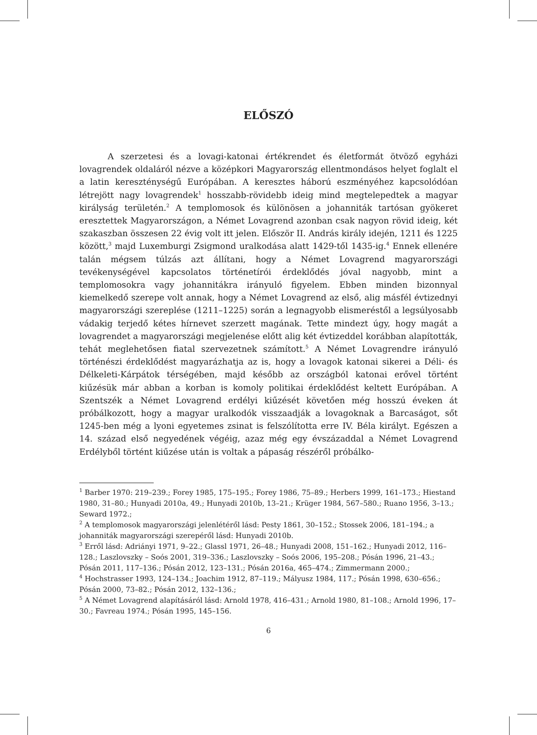ELŐSZÓ
A szerzetesi és a lovagi-katonai értékrendet és életformát ötvöző egyházi lovagrendek oldaláról nézve a középkori Magyarország ellentmondásos helyet foglalt el a latin kereszténységű Európában. A keresztes háború eszményéhez kapcsolódóan létrejött nagy lovagrendek<sup>1</sup> hosszabb-rövidebb ideig mind megtelepedtek a magyar királyság területén.<sup>2</sup> A templomosok és különösen a johanniták tartósan gyökeret eresztettek Magyarországon, a Német Lovagrend azonban csak nagyon rövid ideig, két szakaszban összesen 22 évig volt itt jelen. Először II. András király idején, 1211 és 1225 között,<sup>3</sup> majd Luxemburgi Zsigmond uralkodása alatt 1429-től 1435-ig.<sup>4</sup> Ennek ellenére talán mégsem túlzás azt állítani, hogy a Német Lovagrend magyarországi tevékenységével kapcsolatos történetírói érdeklődés jóval nagyobb, mint a templomosokra vagy johannitákra irányuló figyelem. Ebben minden bizonnyal kiemelkedő szerepe volt annak, hogy a Német Lovagrend az első, alig másfél évtizednyi magyarországi szereplése (1211–1225) során a legnagyobb elismeréstől a legsúlyosabb vádakig terjedő kétes hírnevet szerzett magának. Tette mindezt úgy, hogy magát a lovagrendet a magyarországi megjelenése előtt alig két évtizeddel korábban alapították, tehát meglehetősen fiatal szervezetnek számított.<sup>5</sup> A Német Lovagrendre irányuló történészi érdeklődést magyarázhatja az is, hogy a lovagok katonai sikerei a Déli- és Délkeleti-Kárpátok térségében, majd később az országból katonai erővel történt kiűzésük már abban a korban is komoly politikai érdeklődést keltett Európában. A Szentszék a Német Lovagrend erdélyi kiűzését követően még hosszú éveken át próbálkozott, hogy a magyar uralkodók visszaadják a lovagoknak a Barcaságot, sőt 1245-ben még a lyoni egyetemes zsinat is felszólította erre IV. Béla királyt. Egészen a 14. század első negyedének végéig, azaz még egy évszázaddal a Német Lovagrend Erdélyből történt kiűzése után is voltak a pápaság részéről próbálko-
<sup>1</sup> Barber 1970: 219–239.; Forey 1985, 175–195.; Forey 1986, 75–89.; Herbers 1999, 161–173.; Hiestand 1980, 31–80.; Hunyadi 2010a, 49.; Hunyadi 2010b, 13–21.; Krüger 1984, 567–580.; Ruano 1956, 3–13.; Seward 1972.;
<sup>2</sup> A templomosok magyarországi jelenlétéről lásd: Pesty 1861, 30–152.; Stossek 2006, 181–194.; a johanniták magyarországi szerepéről lásd: Hunyadi 2010b.
<sup>3</sup> Erről lásd: Adriányi 1971, 9–22.; Glassl 1971, 26–48.; Hunyadi 2008, 151–162.; Hunyadi 2012, 116–128.; Laszlovszky – Soós 2001, 319–336.; Laszlovszky – Soós 2006, 195–208.; Pósán 1996, 21–43.; Pósán 2011, 117–136.; Pósán 2012, 123–131.; Pósán 2016a, 465–474.; Zimmermann 2000.;
<sup>4</sup> Hochstrasser 1993, 124–134.; Joachim 1912, 87–119.; Mályusz 1984, 117.; Pósán 1998, 630–656.; Pósán 2000, 73–82.; Pósán 2012, 132–136.;
<sup>5</sup> A Német Lovagrend alapításáról lásd: Arnold 1978, 416–431.; Arnold 1980, 81–108.; Arnold 1996, 17–30.; Favreau 1974.; Pósán 1995, 145–156.
6